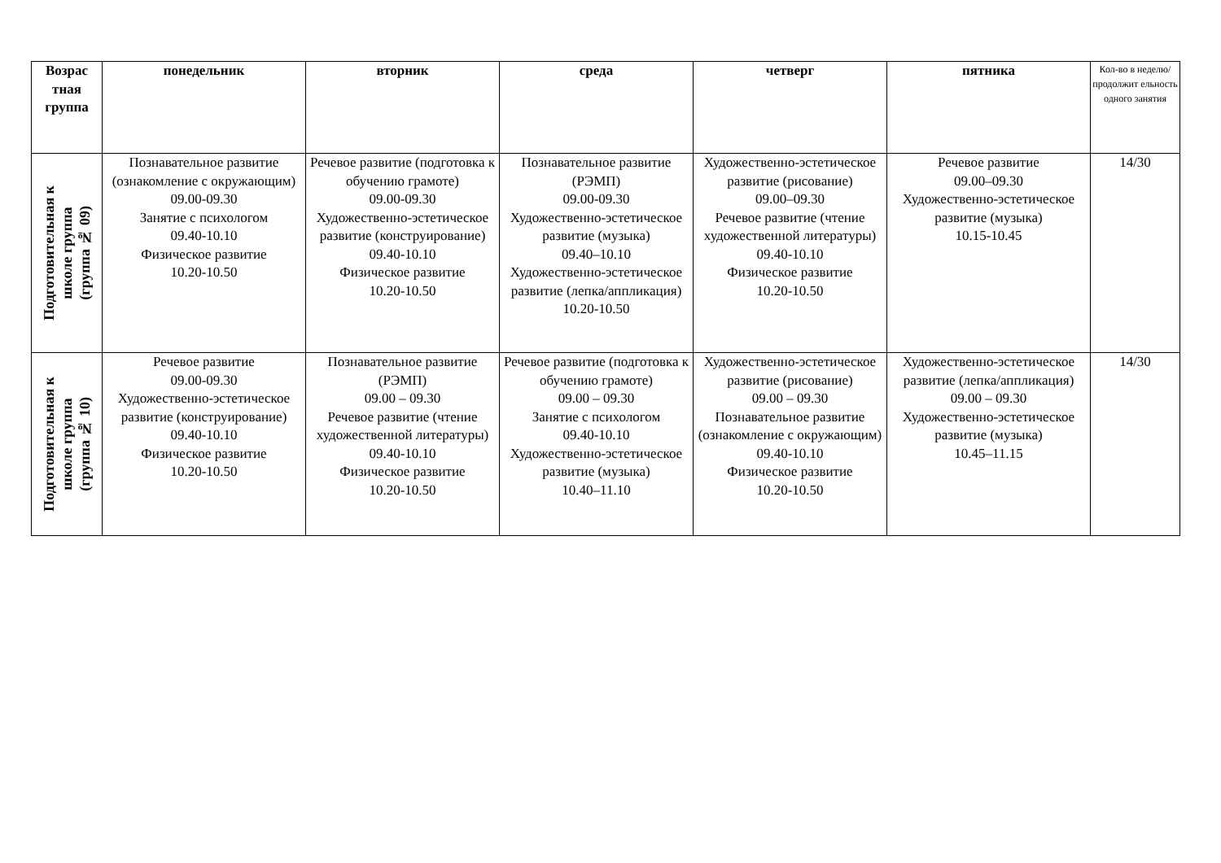| Возрас тная группа | понедельник | вторник | среда | четверг | пятника | Кол-во в неделю/ продолжит ельность одного занятия |
| --- | --- | --- | --- | --- | --- | --- |
| Подготовительная к школе группа (группа № 09) | Познавательное развитие (ознакомление с окружающим) 09.00-09.30 Занятие с психологом 09.40-10.10 Физическое развитие 10.20-10.50 | Речевое развитие (подготовка к обучению грамоте) 09.00-09.30 Художественно-эстетическое развитие (конструирование) 09.40-10.10 Физическое развитие 10.20-10.50 | Познавательное развитие (РЭМП) 09.00-09.30 Художественно-эстетическое развитие (музыка) 09.40–10.10 Художественно-эстетическое развитие (лепка/аппликация) 10.20-10.50 | Художественно-эстетическое развитие (рисование) 09.00–09.30 Речевое развитие (чтение художественной литературы) 09.40-10.10 Физическое развитие 10.20-10.50 | Речевое развитие 09.00–09.30 Художественно-эстетическое развитие (музыка) 10.15-10.45 | 14/30 |
| Подготовительная к школе группа (группа № 10) | Речевое развитие 09.00-09.30 Художественно-эстетическое развитие (конструирование) 09.40-10.10 Физическое развитие 10.20-10.50 | Познавательное развитие (РЭМП) 09.00 – 09.30 Речевое развитие (чтение художественной литературы) 09.40-10.10 Физическое развитие 10.20-10.50 | Речевое развитие (подготовка к обучению грамоте) 09.00 – 09.30 Занятие с психологом 09.40-10.10 Художественно-эстетическое развитие (музыка) 10.40–11.10 | Художественно-эстетическое развитие (рисование) 09.00 – 09.30 Познавательное развитие (ознакомление с окружающим) 09.40-10.10 Физическое развитие 10.20-10.50 | Художественно-эстетическое развитие (лепка/аппликация) 09.00 – 09.30 Художественно-эстетическое развитие (музыка) 10.45–11.15 | 14/30 |